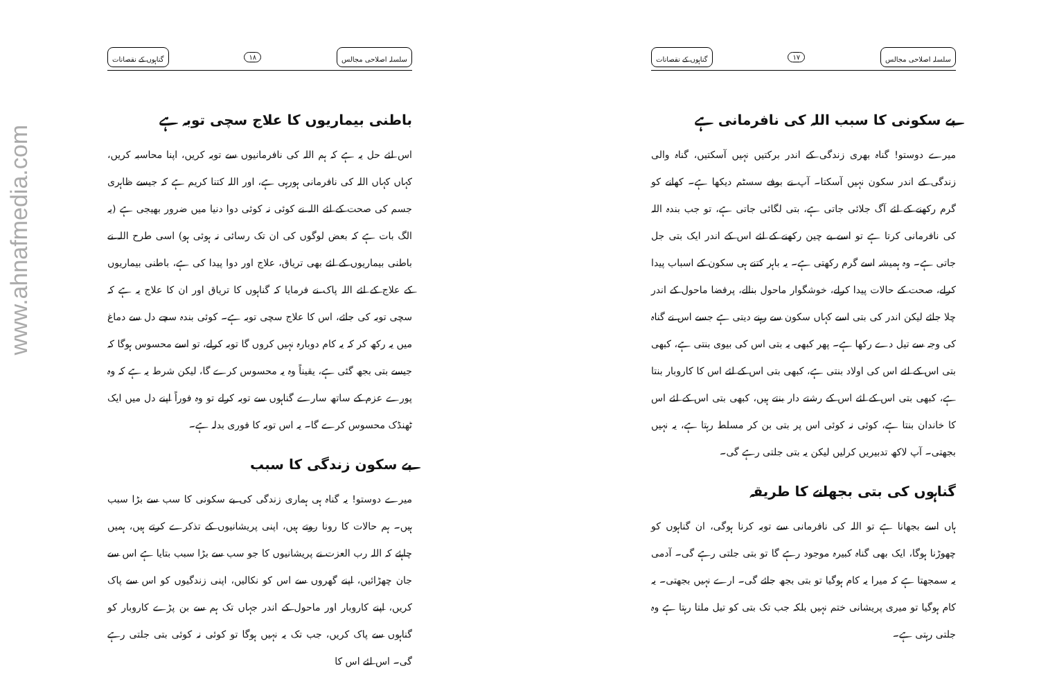www.ahnafmedia.com
سلسلہ اصلاحی مجالس ۱۷ گناہوں کے نقصانات
بے سکونی کا سبب اللہ کی نافرمانی ہے
میرے دوستو! گناہ بھری زندگی کے اندر برکتیں نہیں آسکتیں، گناہ والی زندگی کے اندر سکون نہیں آسکتا۔ آپ نے بوفے سسٹم دیکھا ہے۔ کھانے کو گرم رکھنے کے لئے آگ جلائی جاتی ہے، بتی لگائی جاتی ہے، تو جب بندہ اللہ کی نافرمانی کرتا ہے تو اسے بے چین رکھنے کے لئے اس کے اندر ایک بتی جل جاتی ہے۔ وہ ہمیشہ اسے گرم رکھتی ہے۔ یہ باہر کتنے ہی سکون کے اسباب پیدا کرلے، صحت کے حالات پیدا کرلے، خوشگوار ماحول بنالے، پرفضا ماحول کے اندر چلا جائے لیکن اندر کی بتی اسے کہاں سکون سے رہنے دیتی ہے جسے اس نے گناہ کی وجہ سے تیل دے رکھا ہے۔ پھر کبھی یہ بتی اس کی بیوی بنتی ہے، کبھی بتی اس کے لئے اس کی اولاد بنتی ہے، کبھی بتی اس کے لئے اس کا کاروبار بنتا ہے، کبھی بتی اس کے لئے اس کے رشتے دار بنتے ہیں، کبھی بتی اس کے لئے اس کا خاندان بنتا ہے، کوئی نہ کوئی اس پر بتی بن کر مسلط رہتا ہے، یہ نہیں بجھتی۔ آپ لاکھ تدبیریں کرلیں لیکن یہ بتی جلتی رہے گی۔
گناہوں کی بتی بجھانے کا طریقہ
ہاں اسے بجھانا ہے تو اللہ کی نافرمانی سے توبہ کرنا ہوگی، ان گناہوں کو چھوڑنا ہوگا، ایک بھی گناہ کبیرہ موجود رہے گا تو بتی جلتی رہے گی۔ آدمی یہ سمجھتا ہے کہ میرا یہ کام ہوگیا تو بتی بجھ جائے گی۔ ارے نہیں بجھتی۔ یہ کام ہوگیا تو میری پریشانی ختم نہیں بلکہ جب تک بتی کو تیل ملتا رہتا ہے وہ جلتی رہتی ہے۔
سلسلہ اصلاحی مجالس ۱۸ گناہوں کے نقصانات
باطنی بیماریوں کا علاج سچی توبہ ہے
اس لئے حل یہ ہے کہ ہم اللہ کی نافرمانیوں سے توبہ کریں، اپنا محاسبہ کریں، کہاں کہاں اللہ کی نافرمانی ہورہی ہے، اور اللہ کتنا کریم ہے کہ جیسے ظاہری جسم کی صحت کے لئے اللہ نے کوئی نہ کوئی دوا دنیا میں ضرور بھیجی ہے (یہ الگ بات ہے کہ بعض لوگوں کی ان تک رسائی نہ ہوئی ہو) اسی طرح اللہ نے باطنی بیماریوں کے لئے بھی تریاق، علاج اور دوا پیدا کی ہے، باطنی بیماریوں کے علاج کے لئے اللہ پاک نے فرمایا کہ گناہوں کا تریاق اور ان کا علاج یہ ہے کہ سچی توبہ کی جائے، اس کا علاج سچی توبہ ہے۔ کوئی بندہ سچے دل سے دماغ میں یہ رکھ کر کہ یہ کام دوبارہ نہیں کروں گا توبہ کرلے، تو اسے محسوس ہوگا کہ جیسے بتی بجھ گئی ہے، یقیناً وہ یہ محسوس کرے گا، لیکن شرط یہ ہے کہ وہ پورے عزم کے ساتھ سارے گناہوں سے توبہ کرلے تو وہ فوراً اپنے دل میں ایک ٹھنڈک محسوس کرے گا۔ یہ اس توبہ کا فوری بدلہ ہے۔
بے سکون زندگی کا سبب
میرے دوستو! یہ گناہ ہی ہماری زندگی کی بے سکونی کا سب سے بڑا سبب ہیں۔ ہم حالات کا رونا روتے ہیں، اپنی پریشانیوں کے تذکرے کرتے ہیں، ہمیں چاہئے کہ اللہ رب العزت نے پریشانیوں کا جو سب سے بڑا سبب بتایا ہے اس سے جان چھڑائیں، اپنے گھروں سے اس کو نکالیں، اپنی زندگیوں کو اس سے پاک کریں، اپنے کاروبار اور ماحول کے اندر جہاں تک ہم سے بن پڑے کاروبار کو گناہوں سے پاک کریں، جب تک یہ نہیں ہوگا تو کوئی نہ کوئی بتی جلتی رہے گی۔ اس لئے اس کا